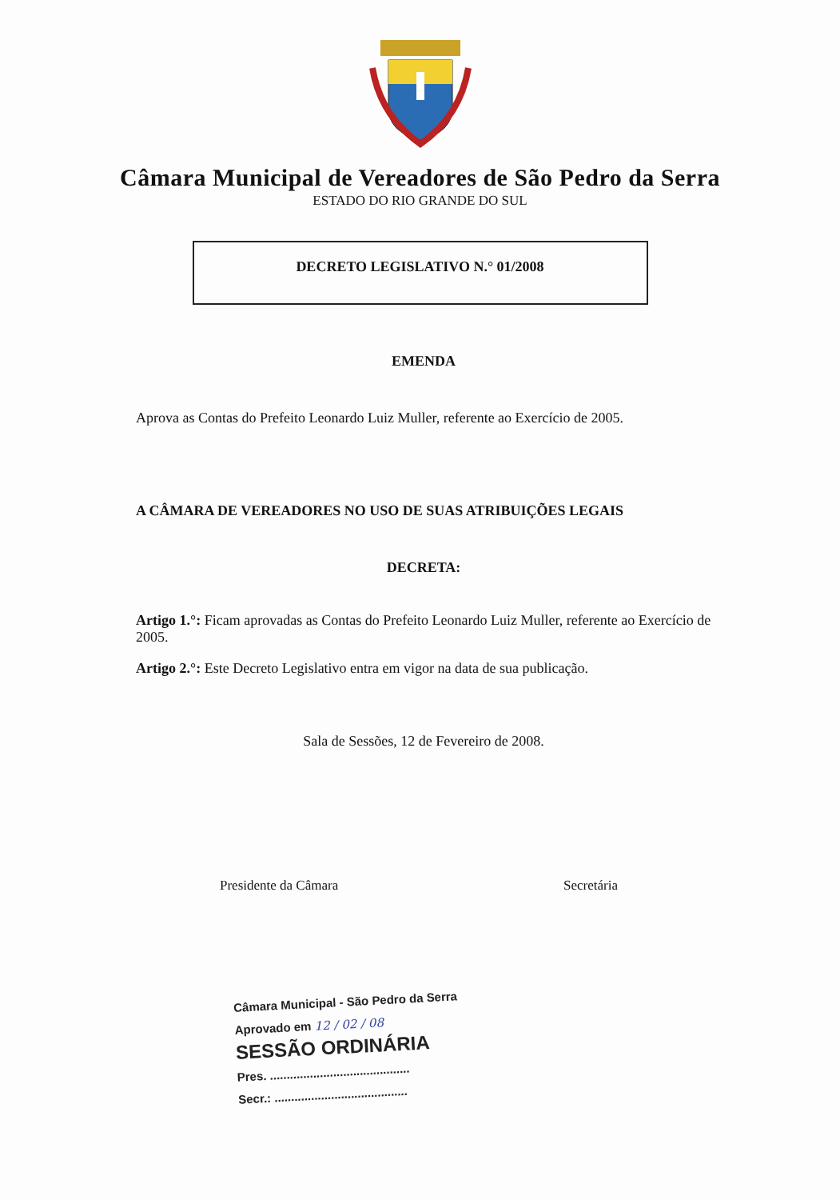Câmara Municipal de Vereadores de São Pedro da Serra
ESTADO DO RIO GRANDE DO SUL
DECRETO LEGISLATIVO N.° 01/2008
EMENDA
Aprova as Contas do Prefeito Leonardo Luiz Muller, referente ao Exercício de 2005.
A CÂMARA DE VEREADORES NO USO DE SUAS ATRIBUIÇÕES LEGAIS
DECRETA:
Artigo 1.°: Ficam aprovadas as Contas do Prefeito Leonardo Luiz Muller, referente ao Exercício de 2005.
Artigo 2.°: Este Decreto Legislativo entra em vigor na data de sua publicação.
Sala de Sessões, 12 de Fevereiro de 2008.
Presidente da Câmara Secretária
Câmara Municipal - São Pedro da Serra
Aprovado em 12 / 02 / 08
SESSÃO ORDINÁRIA
Pres. ..........................................
Secr.: ........................................